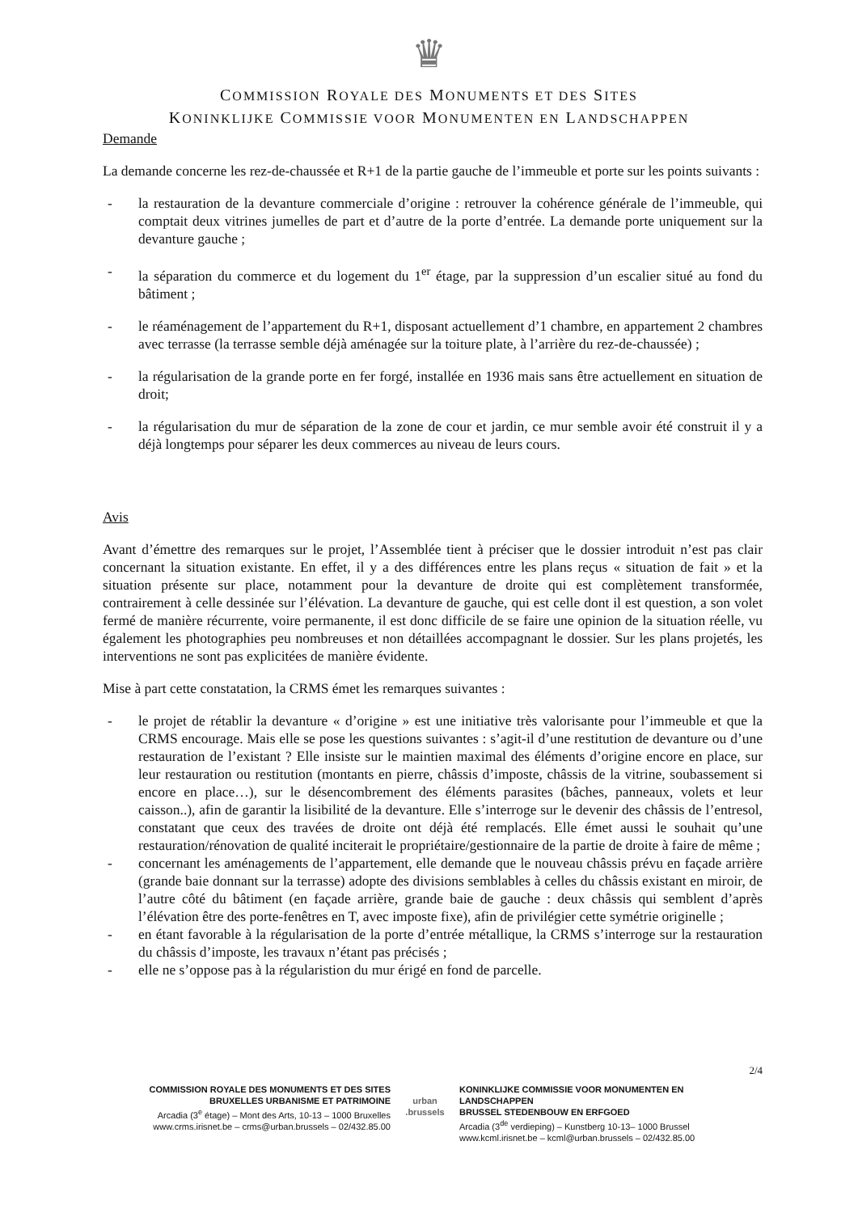♛
COMMISSION ROYALE DES MONUMENTS ET DES SITES
KONINKLIJKE COMMISSIE VOOR MONUMENTEN EN LANDSCHAPPEN
Demande
La demande concerne les rez-de-chaussée et R+1 de la partie gauche de l’immeuble et porte sur les points suivants :
- la restauration de la devanture commerciale d’origine : retrouver la cohérence générale de l’immeuble, qui comptait deux vitrines jumelles de part et d’autre de la porte d’entrée. La demande porte uniquement sur la devanture gauche ;
- la séparation du commerce et du logement du 1<sup>er</sup> étage, par la suppression d’un escalier situé au fond du bâtiment ;
- le réaménagement de l’appartement du R+1, disposant actuellement d’1 chambre, en appartement 2 chambres avec terrasse (la terrasse semble déjà aménagée sur la toiture plate, à l’arrière du rez-de-chaussée) ;
- la régularisation de la grande porte en fer forgé, installée en 1936 mais sans être actuellement en situation de droit;
- la régularisation du mur de séparation de la zone de cour et jardin, ce mur semble avoir été construit il y a déjà longtemps pour séparer les deux commerces au niveau de leurs cours.
Avis
Avant d’émettre des remarques sur le projet, l’Assemblée tient à préciser que le dossier introduit n’est pas clair concernant la situation existante. En effet, il y a des différences entre les plans reçus « situation de fait » et la situation présente sur place, notamment pour la devanture de droite qui est complètement transformée, contrairement à celle dessinée sur l’élévation. La devanture de gauche, qui est celle dont il est question, a son volet fermé de manière récurrente, voire permanente, il est donc difficile de se faire une opinion de la situation réelle, vu également les photographies peu nombreuses et non détaillées accompagnant le dossier. Sur les plans projetés, les interventions ne sont pas explicitées de manière évidente.
Mise à part cette constatation, la CRMS émet les remarques suivantes :
- le projet de rétablir la devanture « d’origine » est une initiative très valorisante pour l’immeuble et que la CRMS encourage. Mais elle se pose les questions suivantes : s’agit-il d’une restitution de devanture ou d’une restauration de l’existant ? Elle insiste sur le maintien maximal des éléments d’origine encore en place, sur leur restauration ou restitution (montants en pierre, châssis d’imposte, châssis de la vitrine, soubassement si encore en place…), sur le désencombrement des éléments parasites (bâches, panneaux, volets et leur caisson..), afin de garantir la lisibilité de la devanture. Elle s’interroge sur le devenir des châssis de l’entresol, constatant que ceux des travées de droite ont déjà été remplacés. Elle émet aussi le souhait qu’une restauration/rénovation de qualité inciterait le propriétaire/gestionnaire de la partie de droite à faire de même ;
- concernant les aménagements de l’appartement, elle demande que le nouveau châssis prévu en façade arrière (grande baie donnant sur la terrasse) adopte des divisions semblables à celles du châssis existant en miroir, de l’autre côté du bâtiment (en façade arrière, grande baie de gauche : deux châssis qui semblent d’après l’élévation être des porte-fenêtres en T, avec imposte fixe), afin de privilégier cette symétrie originelle ;
- en étant favorable à la régularisation de la porte d’entrée métallique, la CRMS s’interroge sur la restauration du châssis d’imposte, les travaux n’étant pas précisés ;
- elle ne s’oppose pas à la régularistion du mur érigé en fond de parcelle.
2/4
COMMISSION ROYALE DES MONUMENTS ET DES SITES
BRUXELLES URBANISME ET PATRIMOINE
Arcadia (3<sup>e</sup> étage) – Mont des Arts, 10-13 – 1000 Bruxelles
www.crms.irisnet.be – crms@urban.brussels – 02/432.85.00
urban
.brussels
KONINKLIJKE COMMISSIE VOOR MONUMENTEN EN LANDSCHAPPEN
BRUSSEL STEDENBOUW EN ERFGOED
Arcadia (3<sup>de</sup> verdieping) – Kunstberg 10-13– 1000 Brussel
www.kcml.irisnet.be – kcml@urban.brussels – 02/432.85.00